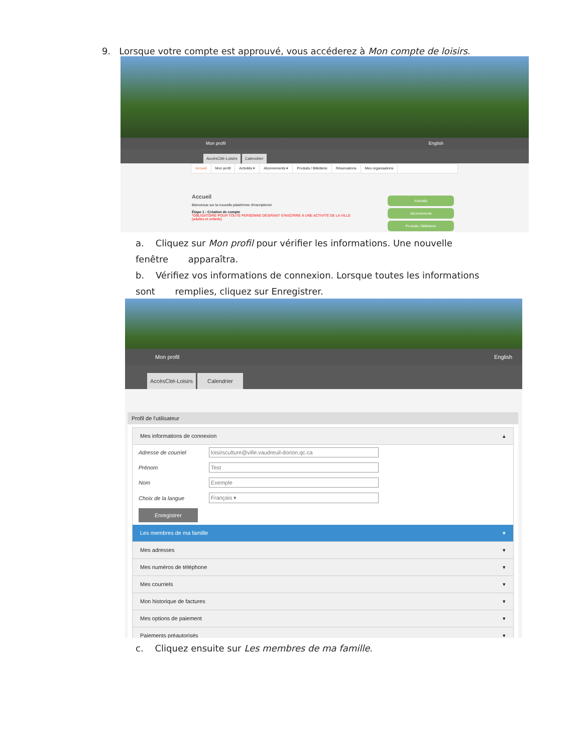9. Lorsque votre compte est approuvé, vous accéderez à Mon compte de loisirs.
Mon profil English
AccèsCité-Loisirs Calendrier
Accueil Mon profil Activités ▾ Abonnements ▾ Produits / Billetterie Réservations Mes organisations
Accueil
Bienvenue sur la nouvelle plateforme d'inscriptions!
Étape 1 : Création de compte
*OBLIGATOIRE POUR TOUTE PERSONNE DÉSIRANT S'INSCRIRE À UNE ACTIVITÉ DE LA VILLE (adultes et enfants)
Activités
Abonnements
Produits / Billetterie
a. Cliquez sur Mon profil pour vérifier les informations. Une nouvelle fenêtre apparaîtra.
b. Vérifiez vos informations de connexion. Lorsque toutes les informations sont remplies, cliquez sur Enregistrer.
Mon profil English
AccèsCité-Loisirs Calendrier
Profil de l'utilisateur
Mes informations de connexion ▴
Adresse de courriel loisirsculture@ville.vaudreuil-dorion.qc.ca
Prénom Test
Nom Exemple
Choix de la langue Français ▾
Enregistrer
Les membres de ma famille ▾
Mes adresses ▾
Mes numéros de téléphone ▾
Mes courriels ▾
Mon historique de factures ▾
Mes options de paiement ▾
Paiements préautorisés ▾
c. Cliquez ensuite sur Les membres de ma famille.